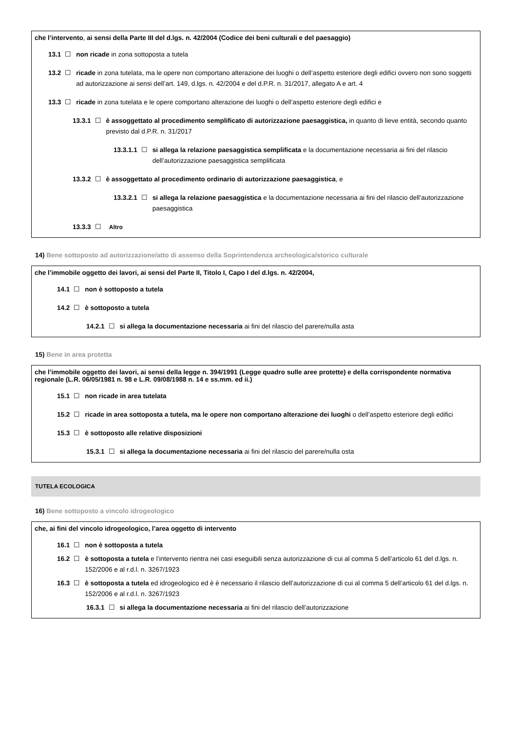che l’intervento, ai sensi della Parte III del d.lgs. n. 42/2004 (Codice dei beni culturali e del paesaggio)
13.1 ☐ non ricade in zona sottoposta a tutela
13.2 ☐ ricade in zona tutelata, ma le opere non comportano alterazione dei luoghi o dell’aspetto esteriore degli edifici ovvero non sono soggetti ad autorizzazione ai sensi dell’art. 149, d.lgs. n. 42/2004 e del d.P.R. n. 31/2017, allegato A e art. 4
13.3 ☐ ricade in zona tutelata e le opere comportano alterazione dei luoghi o dell’aspetto esteriore degli edifici e
13.3.1 ☐ è assoggettato al procedimento semplificato di autorizzazione paesaggistica, in quanto di lieve entità, secondo quanto previsto dal d.P.R. n. 31/2017
13.3.1.1 ☐ si allega la relazione paesaggistica semplificata e la documentazione necessaria ai fini del rilascio dell’autorizzazione paesaggistica semplificata
13.3.2 ☐ è assoggettato al procedimento ordinario di autorizzazione paesaggistica, e
13.3.2.1 ☐ si allega la relazione paesaggistica e la documentazione necessaria ai fini del rilascio dell’autorizzazione paesaggistica
13.3.3 ☐ Altro
14) Bene sottoposto ad autorizzazione/atto di assenso della Soprintendenza archeologica/storico culturale
che l’immobile oggetto dei lavori, ai sensi del Parte II, Titolo I, Capo I del d.lgs. n. 42/2004,
14.1 ☐ non è sottoposto a tutela
14.2 ☐ è sottoposto a tutela
14.2.1 ☐ si allega la documentazione necessaria ai fini del rilascio del parere/nulla asta
15) Bene in area protetta
che l’immobile oggetto dei lavori, ai sensi della legge n. 394/1991 (Legge quadro sulle aree protette) e della corrispondente normativa regionale (L.R. 06/05/1981 n. 98 e L.R. 09/08/1988 n. 14 e ss.mm. ed ii.)
15.1 ☐ non ricade in area tutelata
15.2 ☐ ricade in area sottoposta a tutela, ma le opere non comportano alterazione dei luoghi o dell’aspetto esteriore degli edifici
15.3 ☐ è sottoposto alle relative disposizioni
15.3.1 ☐ si allega la documentazione necessaria ai fini del rilascio del parere/nulla osta
TUTELA ECOLOGICA
16) Bene sottoposto a vincolo idrogeologico
che, ai fini del vincolo idrogeologico, l’area oggetto di intervento
16.1 ☐ non è sottoposta a tutela
16.2 ☐ è sottoposta a tutela e l’intervento rientra nei casi eseguibili senza autorizzazione di cui al comma 5 dell’articolo 61 del d.lgs. n. 152/2006 e al r.d.l. n. 3267/1923
16.3 ☐ è sottoposta a tutela ed idrogeologico ed è è necessario il rilascio dell’autorizzazione di cui al comma 5 dell’articolo 61 del d.lgs. n. 152/2006 e al r.d.l. n. 3267/1923
16.3.1 ☐ si allega la documentazione necessaria ai fini del rilascio dell’autorizzazione